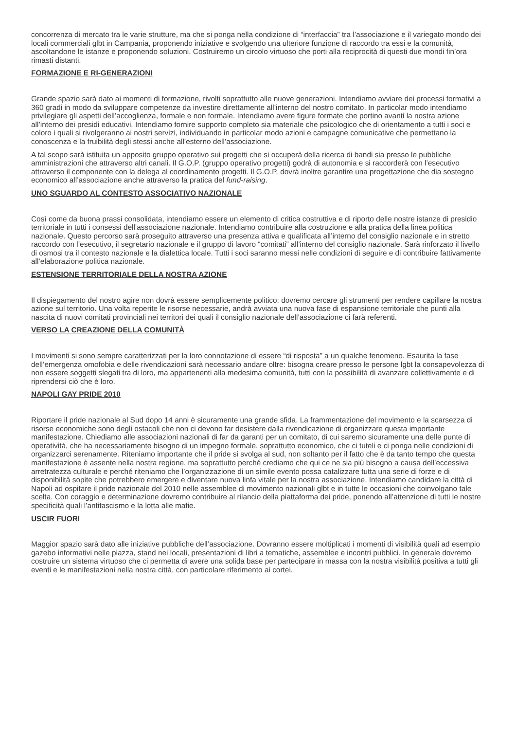concorrenza di mercato tra le varie strutture, ma che si ponga nella condizione di “interfaccia” tra l’associazione e il variegato mondo dei locali commerciali glbt in Campania, proponendo iniziative e svolgendo una ulteriore funzione di raccordo tra essi e la comunità, ascoltandone le istanze e proponendo soluzioni. Costruiremo un circolo virtuoso che porti alla reciprocità di questi due mondi fin’ora rimasti distanti.
FORMAZIONE E RI-GENERAZIONI
Grande spazio sarà dato ai momenti di formazione, rivolti soprattutto alle nuove generazioni. Intendiamo avviare dei processi formativi a 360 gradi in modo da sviluppare competenze da investire direttamente all’interno del nostro comitato. In particolar modo intendiamo privilegiare gli aspetti dell’accoglienza, formale e non formale. Intendiamo avere figure formate che portino avanti la nostra azione all’interno dei presidi educativi. Intendiamo fornire supporto completo sia materiale che psicologico che di orientamento a tutti i soci e coloro i quali si rivolgeranno ai nostri servizi, individuando in particolar modo azioni e campagne comunicative che permettano la conoscenza e la fruibilità degli stessi anche all’esterno dell’associazione.
A tal scopo sarà istituita un apposito gruppo operativo sui progetti che si occuperà della ricerca di bandi sia presso le pubbliche amministrazioni che attraverso altri canali. Il G.O.P. (gruppo operativo progetti) godrà di autonomia e si raccorderà con l’esecutivo attraverso il componente con la delega al coordinamento progetti. Il G.O.P. dovrà inoltre garantire una progettazione che dia sostegno economico all’associazione anche attraverso la pratica del fund-raising.
UNO SGUARDO AL CONTESTO ASSOCIATIVO NAZIONALE
Così come da buona prassi consolidata, intendiamo essere un elemento di critica costruttiva e di riporto delle nostre istanze di presidio territoriale in tutti i consessi dell’associazione nazionale. Intendiamo contribuire alla costruzione e alla pratica della linea politica nazionale. Questo percorso sarà proseguito attraverso una presenza attiva e qualificata all’interno del consiglio nazionale e in stretto raccordo con l’esecutivo, il segretario nazionale e il gruppo di lavoro “comitati” all’interno del consiglio nazionale. Sarà rinforzato il livello di osmosi tra il contesto nazionale e la dialettica locale. Tutti i soci saranno messi nelle condizioni di seguire e di contribuire fattivamente all’elaborazione politica nazionale.
ESTENSIONE TERRITORIALE DELLA NOSTRA AZIONE
Il dispiegamento del nostro agire non dovrà essere semplicemente politico: dovremo cercare gli strumenti per rendere capillare la nostra azione sul territorio. Una volta reperite le risorse necessarie, andrà avviata una nuova fase di espansione territoriale che punti alla nascita di nuovi comitati provinciali nei territori dei quali il consiglio nazionale dell’associazione ci farà referenti.
VERSO LA CREAZIONE DELLA COMUNITÀ
I movimenti si sono sempre caratterizzati per la loro connotazione di essere “di risposta” a un qualche fenomeno. Esaurita la fase dell’emergenza omofobia e delle rivendicazioni sarà necessario andare oltre: bisogna creare presso le persone lgbt la consapevolezza di non essere soggetti slegati tra di loro, ma appartenenti alla medesima comunità, tutti con la possibilità di avanzare collettivamente e di riprendersi ciò che è loro.
NAPOLI GAY PRIDE 2010
Riportare il pride nazionale al Sud dopo 14 anni è sicuramente una grande sfida. La frammentazione del movimento e la scarsezza di risorse economiche sono degli ostacoli che non ci devono far desistere dalla rivendicazione di organizzare questa importante manifestazione. Chiediamo alle associazioni nazionali di far da garanti per un comitato, di cui saremo sicuramente una delle punte di operatività, che ha necessariamente bisogno di un impegno formale, soprattutto economico, che ci tuteli e ci ponga nelle condizioni di organizzarci serenamente. Riteniamo importante che il pride si svolga al sud, non soltanto per il fatto che è da tanto tempo che questa manifestazione è assente nella nostra regione, ma soprattutto perché crediamo che qui ce ne sia più bisogno a causa dell’eccessiva arretratezza culturale e perché riteniamo che l’organizzazione di un simile evento possa catalizzare tutta una serie di forze e di disponibilità sopite che potrebbero emergere e diventare nuova linfa vitale per la nostra associazione. Intendiamo candidare la città di Napoli ad ospitare il pride nazionale del 2010 nelle assemblee di movimento nazionali glbt e in tutte le occasioni che coinvolgano tale scelta. Con coraggio e determinazione dovremo contribuire al rilancio della piattaforma dei pride, ponendo all’attenzione di tutti le nostre specificità quali l’antifascismo e la lotta alle mafie.
USCIR FUORI
Maggior spazio sarà dato alle iniziative pubbliche dell’associazione. Dovranno essere moltiplicati i momenti di visibilità quali ad esempio gazebo informativi nelle piazza, stand nei locali, presentazioni di libri a tematiche, assemblee e incontri pubblici. In generale dovremo costruire un sistema virtuoso che ci permetta di avere una solida base per partecipare in massa con la nostra visibilità positiva a tutti gli eventi e le manifestazioni nella nostra città, con particolare riferimento ai cortei.